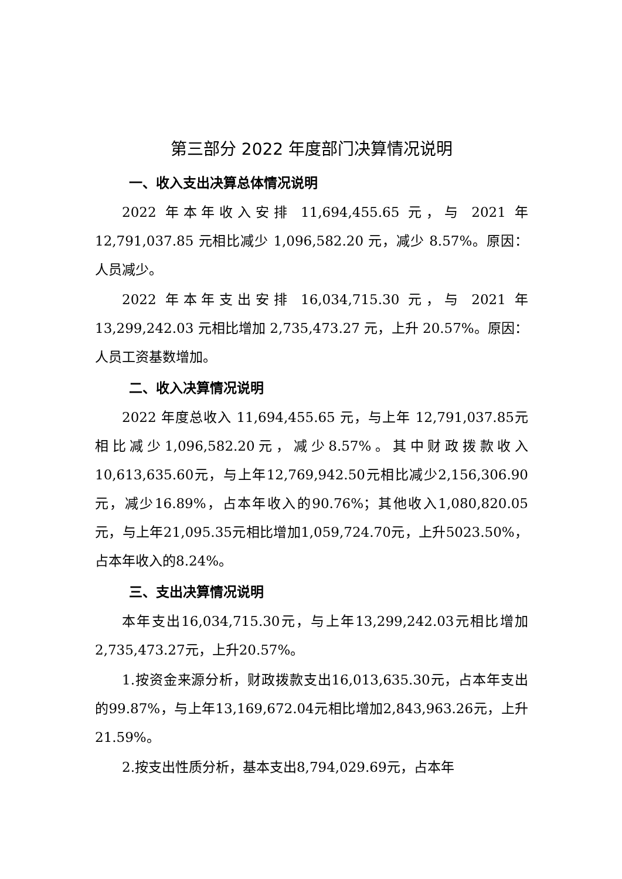第三部分 2022 年度部门决算情况说明
一、收入支出决算总体情况说明
2022 年本年收入安排 11,694,455.65 元，与 2021 年 12,791,037.85 元相比减少 1,096,582.20 元，减少 8.57%。原因：人员减少。
2022 年本年支出安排 16,034,715.30 元，与 2021 年 13,299,242.03 元相比增加 2,735,473.27 元，上升 20.57%。原因：人员工资基数增加。
二、收入决算情况说明
2022 年度总收入 11,694,455.65 元，与上年 12,791,037.85元相比减少1,096,582.20元，减少8.57%。其中财政拨款收入10,613,635.60元，与上年12,769,942.50元相比减少2,156,306.90元，减少16.89%，占本年收入的90.76%；其他收入1,080,820.05元，与上年21,095.35元相比增加1,059,724.70元，上升5023.50%，占本年收入的8.24%。
三、支出决算情况说明
本年支出16,034,715.30元，与上年13,299,242.03元相比增加2,735,473.27元，上升20.57%。
1.按资金来源分析，财政拨款支出16,013,635.30元，占本年支出的99.87%，与上年13,169,672.04元相比增加2,843,963.26元，上升21.59%。
2.按支出性质分析，基本支出8,794,029.69元，占本年